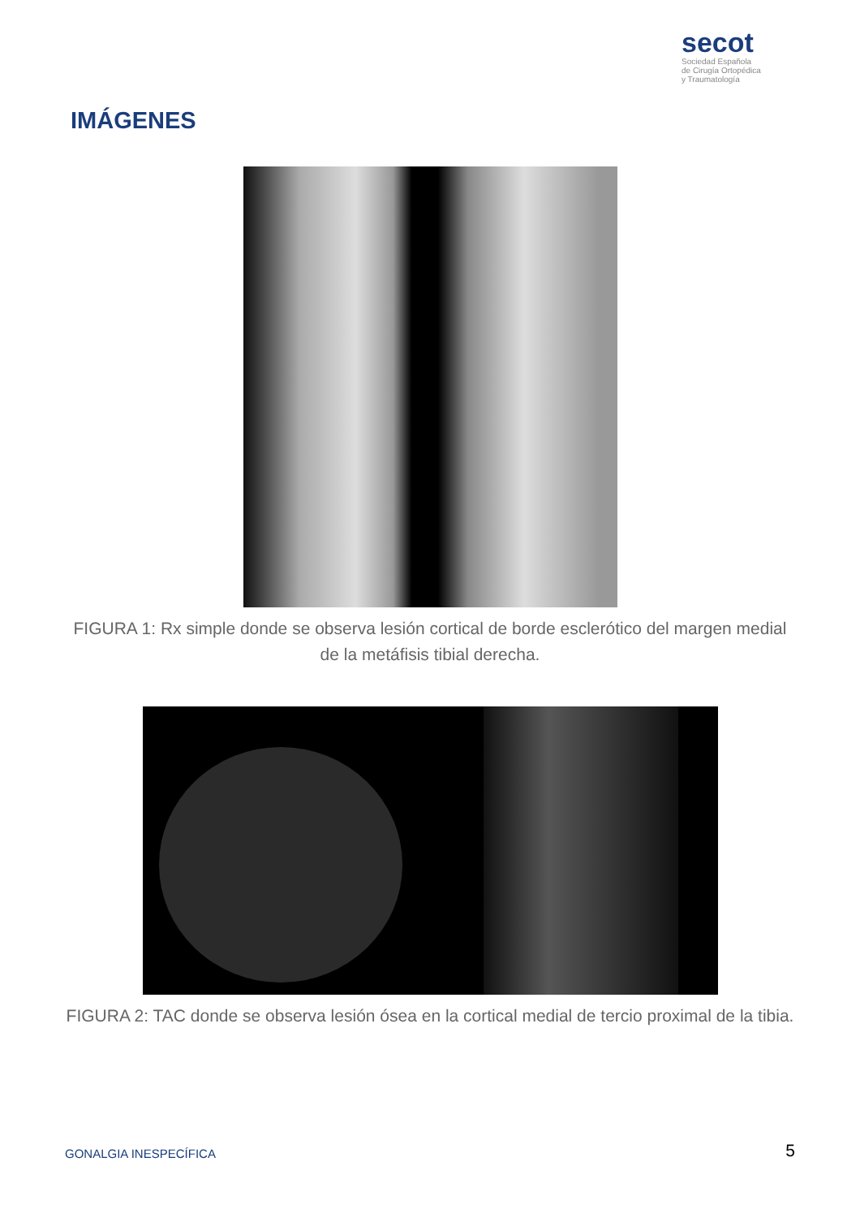secot
Sociedad Española
de Cirugía Ortopédica
y Traumatología
IMÁGENES
FIGURA 1: Rx simple donde se observa lesión cortical de borde esclerótico del margen medial de la metáfisis tibial derecha.
FIGURA 2: TAC donde se observa lesión ósea en la cortical medial de tercio proximal de la tibia.
GONALGIA INESPECÍFICA 5